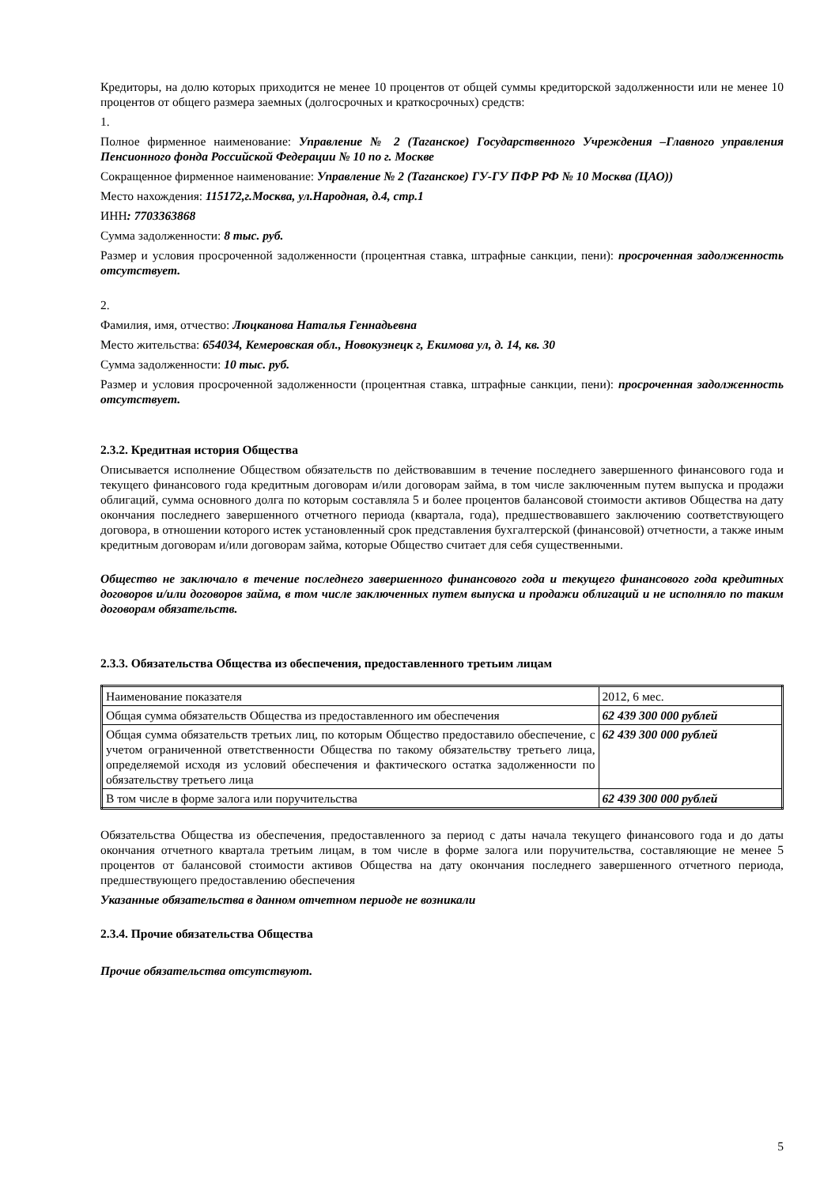Кредиторы, на долю которых приходится не менее 10 процентов от общей суммы кредиторской задолженности или не менее 10 процентов от общего размера заемных (долгосрочных и краткосрочных) средств:
1.
Полное фирменное наименование: Управление № 2 (Таганское) Государственного Учреждения –Главного управления Пенсионного фонда Российской Федерации № 10 по г. Москве
Сокращенное фирменное наименование: Управление № 2 (Таганское) ГУ-ГУ ПФР РФ № 10 Москва (ЦАО))
Место нахождения: 115172,г.Москва, ул.Народная, д.4, стр.1
ИНН: 7703363868
Сумма задолженности: 8 тыс. руб.
Размер и условия просроченной задолженности (процентная ставка, штрафные санкции, пени): просроченная задолженность отсутствует.
2.
Фамилия, имя, отчество: Люцканова Наталья Геннадьевна
Место жительства: 654034, Кемеровская обл., Новокузнецк г, Екимова ул, д. 14, кв. 30
Сумма задолженности: 10 тыс. руб.
Размер и условия просроченной задолженности (процентная ставка, штрафные санкции, пени): просроченная задолженность отсутствует.
2.3.2. Кредитная история Общества
Описывается исполнение Обществом обязательств по действовавшим в течение последнего завершенного финансового года и текущего финансового года кредитным договорам и/или договорам займа, в том числе заключенным путем выпуска и продажи облигаций, сумма основного долга по которым составляла 5 и более процентов балансовой стоимости активов Общества на дату окончания последнего завершенного отчетного периода (квартала, года), предшествовавшего заключению соответствующего договора, в отношении которого истек установленный срок представления бухгалтерской (финансовой) отчетности, а также иным кредитным договорам и/или договорам займа, которые Общество считает для себя существенными.
Общество не заключало в течение последнего завершенного финансового года и текущего финансового года кредитных договоров и/или договоров займа, в том числе заключенных путем выпуска и продажи облигаций и не исполняло по таким договорам обязательств.
2.3.3. Обязательства Общества из обеспечения, предоставленного третьим лицам
| Наименование показателя | 2012, 6 мес. |
| Общая сумма обязательств Общества из предоставленного им обеспечения | 62 439 300 000 рублей |
| Общая сумма обязательств третьих лиц, по которым Общество предоставило обеспечение, с учетом ограниченной ответственности Общества по такому обязательству третьего лица, определяемой исходя из условий обеспечения и фактического остатка задолженности по обязательству третьего лица | 62 439 300 000 рублей |
| В том числе в форме залога или поручительства | 62 439 300 000 рублей |
Обязательства Общества из обеспечения, предоставленного за период с даты начала текущего финансового года и до даты окончания отчетного квартала третьим лицам, в том числе в форме залога или поручительства, составляющие не менее 5 процентов от балансовой стоимости активов Общества на дату окончания последнего завершенного отчетного периода, предшествующего предоставлению обеспечения
Указанные обязательства в данном отчетном периоде не возникали
2.3.4. Прочие обязательства Общества
Прочие обязательства отсутствуют.
5